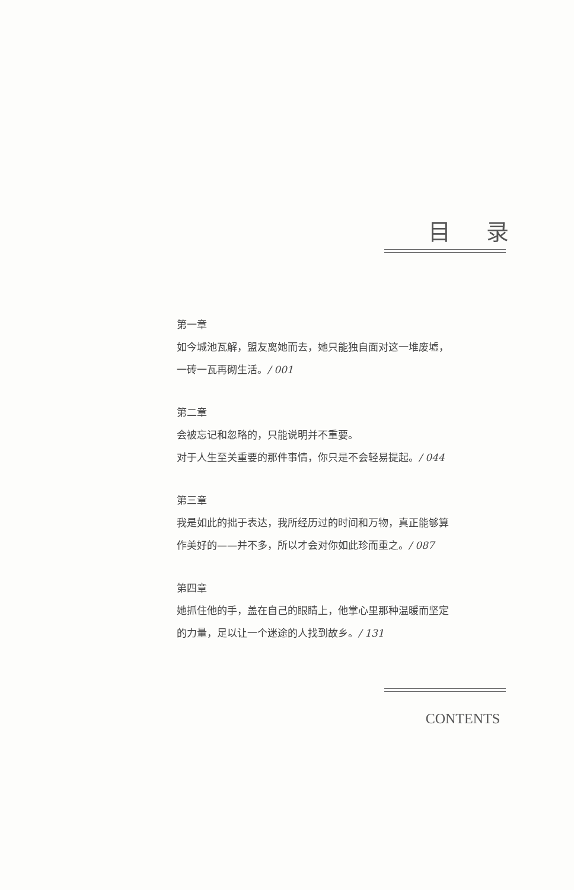目录
第一章
如今城池瓦解，盟友离她而去，她只能独自面对这一堆废墟，
一砖一瓦再砌生活。/ 001
第二章
会被忘记和忽略的，只能说明并不重要。
对于人生至关重要的那件事情，你只是不会轻易提起。/ 044
第三章
我是如此的拙于表达，我所经历过的时间和万物，真正能够算
作美好的——并不多，所以才会对你如此珍而重之。/ 087
第四章
她抓住他的手，盖在自己的眼睛上，他掌心里那种温暖而坚定
的力量，足以让一个迷途的人找到故乡。/ 131
CONTENTS